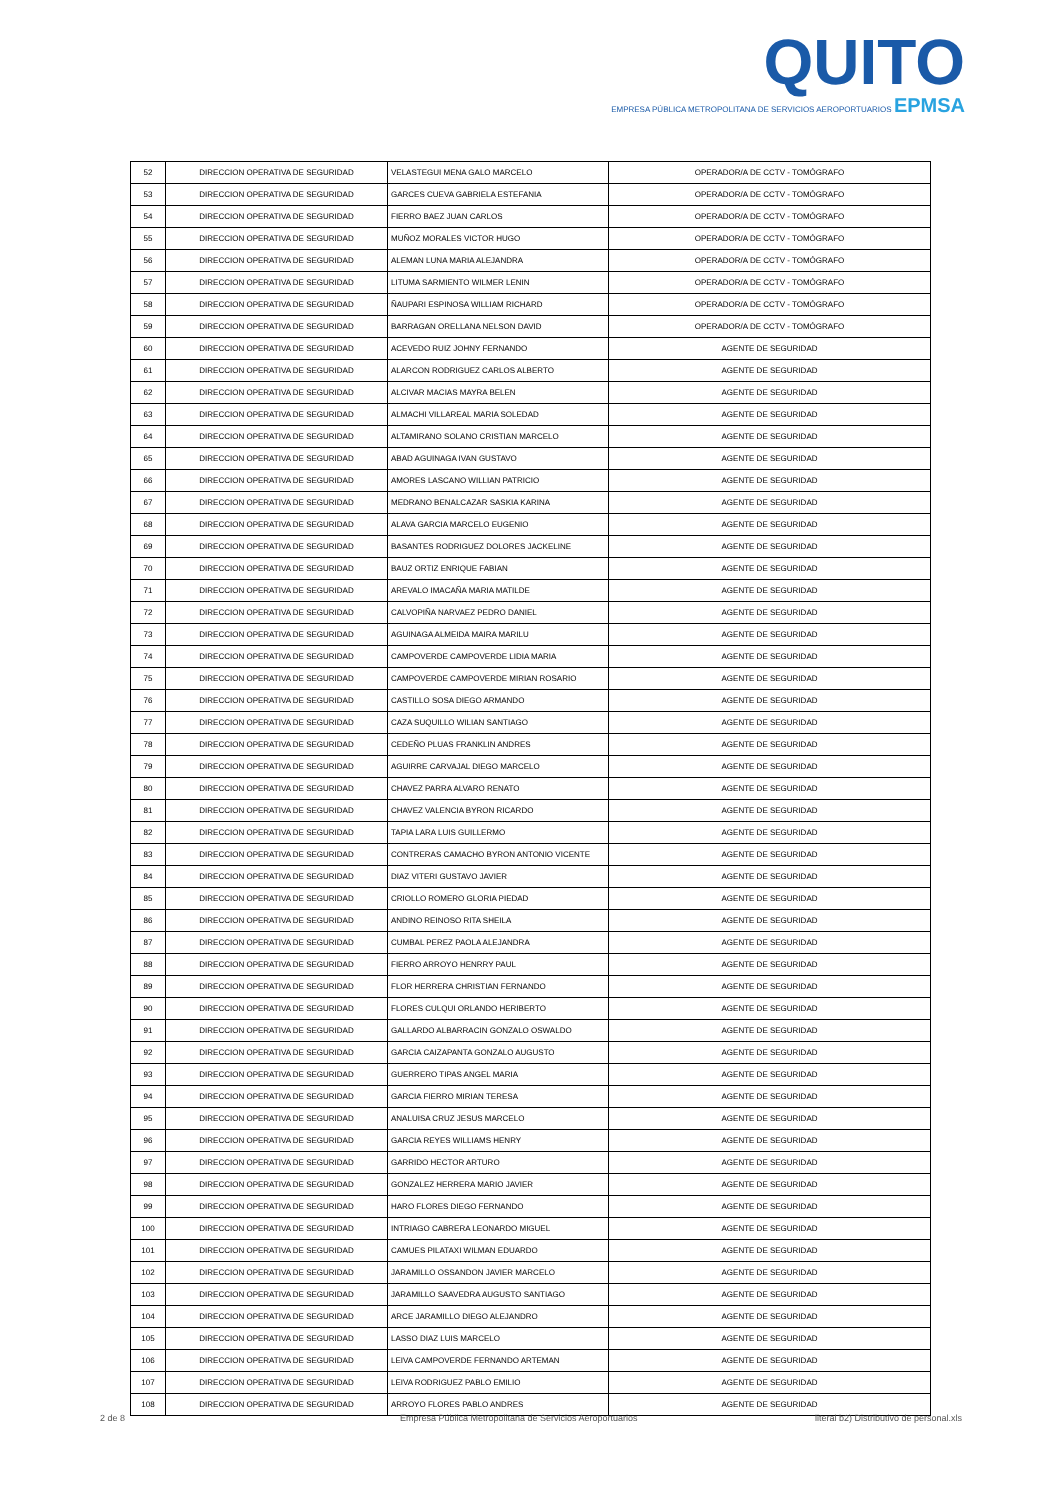QUITO
EMPRESA PÚBLICA METROPOLITANA DE SERVICIOS AEROPORTUARIOS EPMSA
| 52 | DIRECCION OPERATIVA DE SEGURIDAD | VELASTEGUI MENA GALO MARCELO | OPERADOR/A DE CCTV - TOMÓGRAFO |
| 53 | DIRECCION OPERATIVA DE SEGURIDAD | GARCES CUEVA GABRIELA ESTEFANIA | OPERADOR/A DE CCTV - TOMÓGRAFO |
| 54 | DIRECCION OPERATIVA DE SEGURIDAD | FIERRO BAEZ JUAN CARLOS | OPERADOR/A DE CCTV - TOMÓGRAFO |
| 55 | DIRECCION OPERATIVA DE SEGURIDAD | MUÑOZ MORALES VICTOR HUGO | OPERADOR/A DE CCTV - TOMÓGRAFO |
| 56 | DIRECCION OPERATIVA DE SEGURIDAD | ALEMAN LUNA MARIA ALEJANDRA | OPERADOR/A DE CCTV - TOMÓGRAFO |
| 57 | DIRECCION OPERATIVA DE SEGURIDAD | LITUMA SARMIENTO WILMER LENIN | OPERADOR/A DE CCTV - TOMÓGRAFO |
| 58 | DIRECCION OPERATIVA DE SEGURIDAD | ÑAUPARI ESPINOSA WILLIAM RICHARD | OPERADOR/A DE CCTV - TOMÓGRAFO |
| 59 | DIRECCION OPERATIVA DE SEGURIDAD | BARRAGAN ORELLANA NELSON DAVID | OPERADOR/A DE CCTV - TOMÓGRAFO |
| 60 | DIRECCION OPERATIVA DE SEGURIDAD | ACEVEDO RUIZ JOHNY FERNANDO | AGENTE DE SEGURIDAD |
| 61 | DIRECCION OPERATIVA DE SEGURIDAD | ALARCON RODRIGUEZ CARLOS ALBERTO | AGENTE DE SEGURIDAD |
| 62 | DIRECCION OPERATIVA DE SEGURIDAD | ALCIVAR MACIAS MAYRA BELEN | AGENTE DE SEGURIDAD |
| 63 | DIRECCION OPERATIVA DE SEGURIDAD | ALMACHI VILLAREAL MARIA SOLEDAD | AGENTE DE SEGURIDAD |
| 64 | DIRECCION OPERATIVA DE SEGURIDAD | ALTAMIRANO SOLANO CRISTIAN MARCELO | AGENTE DE SEGURIDAD |
| 65 | DIRECCION OPERATIVA DE SEGURIDAD | ABAD AGUINAGA IVAN GUSTAVO | AGENTE DE SEGURIDAD |
| 66 | DIRECCION OPERATIVA DE SEGURIDAD | AMORES LASCANO WILLIAN PATRICIO | AGENTE DE SEGURIDAD |
| 67 | DIRECCION OPERATIVA DE SEGURIDAD | MEDRANO BENALCAZAR SASKIA KARINA | AGENTE DE SEGURIDAD |
| 68 | DIRECCION OPERATIVA DE SEGURIDAD | ALAVA GARCIA MARCELO EUGENIO | AGENTE DE SEGURIDAD |
| 69 | DIRECCION OPERATIVA DE SEGURIDAD | BASANTES RODRIGUEZ DOLORES JACKELINE | AGENTE DE SEGURIDAD |
| 70 | DIRECCION OPERATIVA DE SEGURIDAD | BAUZ ORTIZ ENRIQUE FABIAN | AGENTE DE SEGURIDAD |
| 71 | DIRECCION OPERATIVA DE SEGURIDAD | AREVALO IMACAÑA MARIA MATILDE | AGENTE DE SEGURIDAD |
| 72 | DIRECCION OPERATIVA DE SEGURIDAD | CALVOPIÑA NARVAEZ PEDRO DANIEL | AGENTE DE SEGURIDAD |
| 73 | DIRECCION OPERATIVA DE SEGURIDAD | AGUINAGA ALMEIDA MAIRA MARILU | AGENTE DE SEGURIDAD |
| 74 | DIRECCION OPERATIVA DE SEGURIDAD | CAMPOVERDE CAMPOVERDE LIDIA MARIA | AGENTE DE SEGURIDAD |
| 75 | DIRECCION OPERATIVA DE SEGURIDAD | CAMPOVERDE CAMPOVERDE MIRIAN ROSARIO | AGENTE DE SEGURIDAD |
| 76 | DIRECCION OPERATIVA DE SEGURIDAD | CASTILLO SOSA DIEGO ARMANDO | AGENTE DE SEGURIDAD |
| 77 | DIRECCION OPERATIVA DE SEGURIDAD | CAZA SUQUILLO WILIAN SANTIAGO | AGENTE DE SEGURIDAD |
| 78 | DIRECCION OPERATIVA DE SEGURIDAD | CEDEÑO PLUAS FRANKLIN ANDRES | AGENTE DE SEGURIDAD |
| 79 | DIRECCION OPERATIVA DE SEGURIDAD | AGUIRRE CARVAJAL DIEGO MARCELO | AGENTE DE SEGURIDAD |
| 80 | DIRECCION OPERATIVA DE SEGURIDAD | CHAVEZ PARRA ALVARO RENATO | AGENTE DE SEGURIDAD |
| 81 | DIRECCION OPERATIVA DE SEGURIDAD | CHAVEZ VALENCIA BYRON RICARDO | AGENTE DE SEGURIDAD |
| 82 | DIRECCION OPERATIVA DE SEGURIDAD | TAPIA LARA LUIS GUILLERMO | AGENTE DE SEGURIDAD |
| 83 | DIRECCION OPERATIVA DE SEGURIDAD | CONTRERAS CAMACHO BYRON ANTONIO VICENTE | AGENTE DE SEGURIDAD |
| 84 | DIRECCION OPERATIVA DE SEGURIDAD | DIAZ VITERI GUSTAVO JAVIER | AGENTE DE SEGURIDAD |
| 85 | DIRECCION OPERATIVA DE SEGURIDAD | CRIOLLO ROMERO GLORIA PIEDAD | AGENTE DE SEGURIDAD |
| 86 | DIRECCION OPERATIVA DE SEGURIDAD | ANDINO REINOSO RITA SHEILA | AGENTE DE SEGURIDAD |
| 87 | DIRECCION OPERATIVA DE SEGURIDAD | CUMBAL PEREZ PAOLA ALEJANDRA | AGENTE DE SEGURIDAD |
| 88 | DIRECCION OPERATIVA DE SEGURIDAD | FIERRO ARROYO HENRRY PAUL | AGENTE DE SEGURIDAD |
| 89 | DIRECCION OPERATIVA DE SEGURIDAD | FLOR HERRERA CHRISTIAN FERNANDO | AGENTE DE SEGURIDAD |
| 90 | DIRECCION OPERATIVA DE SEGURIDAD | FLORES CULQUI ORLANDO HERIBERTO | AGENTE DE SEGURIDAD |
| 91 | DIRECCION OPERATIVA DE SEGURIDAD | GALLARDO ALBARRACIN GONZALO OSWALDO | AGENTE DE SEGURIDAD |
| 92 | DIRECCION OPERATIVA DE SEGURIDAD | GARCIA CAIZAPANTA GONZALO AUGUSTO | AGENTE DE SEGURIDAD |
| 93 | DIRECCION OPERATIVA DE SEGURIDAD | GUERRERO TIPAS ANGEL MARIA | AGENTE DE SEGURIDAD |
| 94 | DIRECCION OPERATIVA DE SEGURIDAD | GARCIA FIERRO MIRIAN TERESA | AGENTE DE SEGURIDAD |
| 95 | DIRECCION OPERATIVA DE SEGURIDAD | ANALUISA CRUZ JESUS MARCELO | AGENTE DE SEGURIDAD |
| 96 | DIRECCION OPERATIVA DE SEGURIDAD | GARCIA REYES WILLIAMS HENRY | AGENTE DE SEGURIDAD |
| 97 | DIRECCION OPERATIVA DE SEGURIDAD | GARRIDO HECTOR ARTURO | AGENTE DE SEGURIDAD |
| 98 | DIRECCION OPERATIVA DE SEGURIDAD | GONZALEZ HERRERA MARIO JAVIER | AGENTE DE SEGURIDAD |
| 99 | DIRECCION OPERATIVA DE SEGURIDAD | HARO FLORES DIEGO FERNANDO | AGENTE DE SEGURIDAD |
| 100 | DIRECCION OPERATIVA DE SEGURIDAD | INTRIAGO CABRERA LEONARDO MIGUEL | AGENTE DE SEGURIDAD |
| 101 | DIRECCION OPERATIVA DE SEGURIDAD | CAMUES PILATAXI WILMAN EDUARDO | AGENTE DE SEGURIDAD |
| 102 | DIRECCION OPERATIVA DE SEGURIDAD | JARAMILLO OSSANDON JAVIER MARCELO | AGENTE DE SEGURIDAD |
| 103 | DIRECCION OPERATIVA DE SEGURIDAD | JARAMILLO SAAVEDRA AUGUSTO SANTIAGO | AGENTE DE SEGURIDAD |
| 104 | DIRECCION OPERATIVA DE SEGURIDAD | ARCE JARAMILLO DIEGO ALEJANDRO | AGENTE DE SEGURIDAD |
| 105 | DIRECCION OPERATIVA DE SEGURIDAD | LASSO DIAZ LUIS MARCELO | AGENTE DE SEGURIDAD |
| 106 | DIRECCION OPERATIVA DE SEGURIDAD | LEIVA CAMPOVERDE FERNANDO ARTEMAN | AGENTE DE SEGURIDAD |
| 107 | DIRECCION OPERATIVA DE SEGURIDAD | LEIVA RODRIGUEZ PABLO EMILIO | AGENTE DE SEGURIDAD |
| 108 | DIRECCION OPERATIVA DE SEGURIDAD | ARROYO FLORES PABLO ANDRES | AGENTE DE SEGURIDAD |
2 de 8 Empresa Pública Metropolitana de Servicios Aeroportuarios literal b2) Distributivo de personal.xls